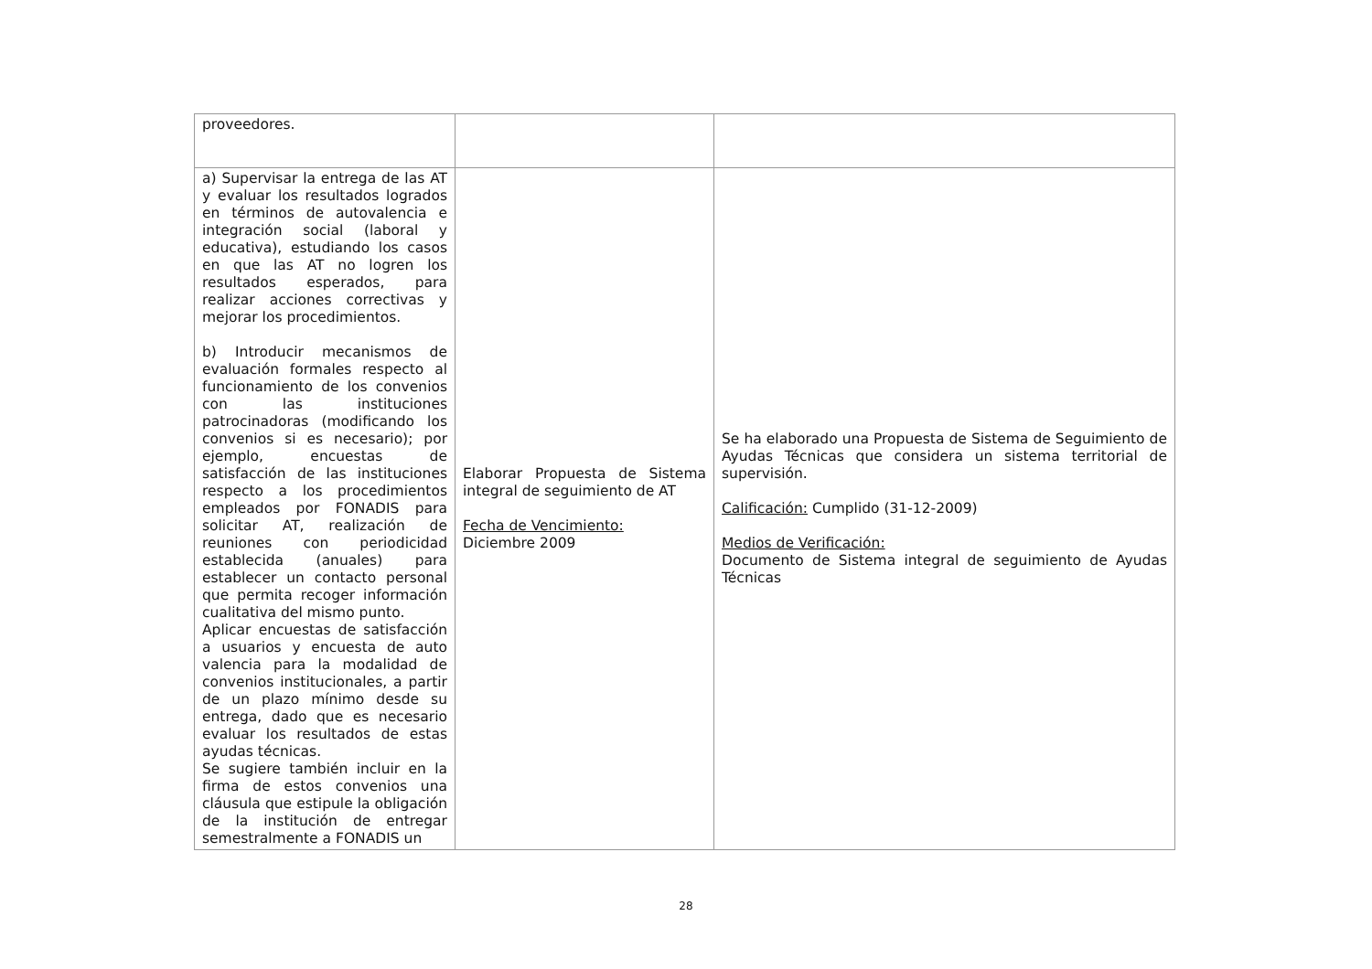| proveedores. | | |
| a) Supervisar la entrega de las AT y evaluar los resultados logrados en términos de autovalencia e integración social (laboral y educativa), estudiando los casos en que las AT no logren los resultados esperados, para realizar acciones correctivas y mejorar los procedimientos. b) Introducir mecanismos de evaluación formales respecto al funcionamiento de los convenios con las instituciones patrocinadoras (modificando los convenios si es necesario); por ejemplo, encuestas de satisfacción de las instituciones respecto a los procedimientos empleados por FONADIS para solicitar AT, realización de reuniones con periodicidad establecida (anuales) para establecer un contacto personal que permita recoger información cualitativa del mismo punto. Aplicar encuestas de satisfacción a usuarios y encuesta de auto valencia para la modalidad de convenios institucionales, a partir de un plazo mínimo desde su entrega, dado que es necesario evaluar los resultados de estas ayudas técnicas. Se sugiere también incluir en la firma de estos convenios una cláusula que estipule la obligación de la institución de entregar semestralmente a FONADIS un | Elaborar Propuesta de Sistema integral de seguimiento de AT Fecha de Vencimiento: Diciembre 2009 | Se ha elaborado una Propuesta de Sistema de Seguimiento de Ayudas Técnicas que considera un sistema territorial de supervisión. Calificación: Cumplido (31-12-2009) Medios de Verificación: Documento de Sistema integral de seguimiento de Ayudas Técnicas |
28